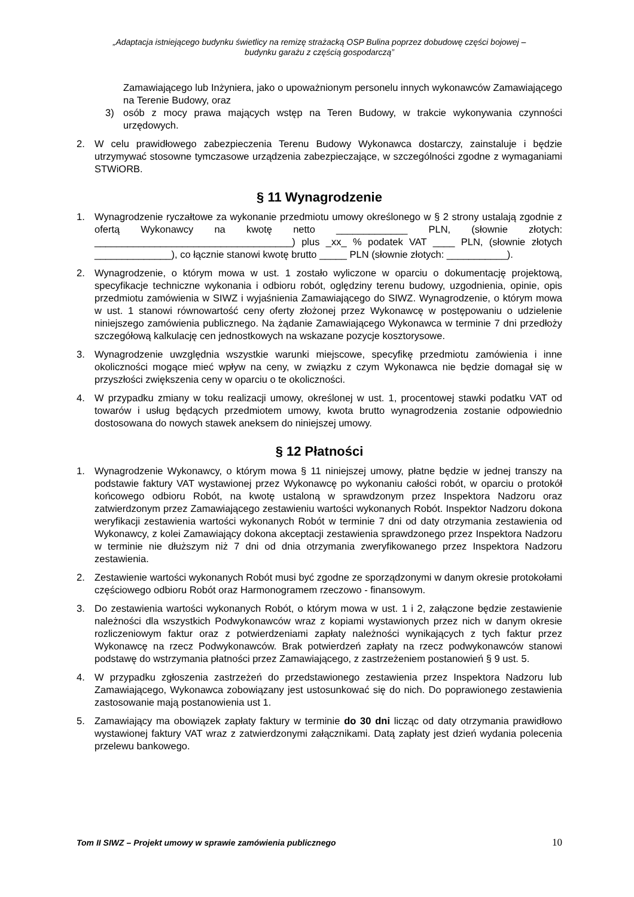„Adaptacja istniejącego budynku świetlicy na remizę strażacką OSP Bulina poprzez dobudowę części bojowej –
budynku garażu z częścią gospodarczą”
Zamawiającego lub Inżyniera, jako o upoważnionym personelu innych wykonawców Zamawiającego na Terenie Budowy, oraz
3) osób z mocy prawa mających wstęp na Teren Budowy, w trakcie wykonywania czynności urzędowych.
2. W celu prawidłowego zabezpieczenia Terenu Budowy Wykonawca dostarczy, zainstaluje i będzie utrzymywać stosowne tymczasowe urządzenia zabezpieczające, w szczególności zgodne z wymaganiami STWiORB.
§ 11 Wynagrodzenie
1. Wynagrodzenie ryczałtowe za wykonanie przedmiotu umowy określonego w § 2 strony ustalają zgodnie z ofertą Wykonawcy na kwotę netto _____________ PLN, (słownie złotych: ____________________________________) plus _xx_ % podatek VAT ____ PLN, (słownie złotych ______________), co łącznie stanowi kwotę brutto _____ PLN (słownie złotych: ___________).
2. Wynagrodzenie, o którym mowa w ust. 1 zostało wyliczone w oparciu o dokumentację projektową, specyfikacje techniczne wykonania i odbioru robót, oględziny terenu budowy, uzgodnienia, opinie, opis przedmiotu zamówienia w SIWZ i wyjaśnienia Zamawiającego do SIWZ. Wynagrodzenie, o którym mowa w ust. 1 stanowi równowartość ceny oferty złożonej przez Wykonawcę w postępowaniu o udzielenie niniejszego zamówienia publicznego. Na żądanie Zamawiającego Wykonawca w terminie 7 dni przedłoży szczegółową kalkulację cen jednostkowych na wskazane pozycje kosztorysowe.
3. Wynagrodzenie uwzględnia wszystkie warunki miejscowe, specyfikę przedmiotu zamówienia i inne okoliczności mogące mieć wpływ na ceny, w związku z czym Wykonawca nie będzie domagał się w przyszłości zwiększenia ceny w oparciu o te okoliczności.
4. W przypadku zmiany w toku realizacji umowy, określonej w ust. 1, procentowej stawki podatku VAT od towarów i usług będących przedmiotem umowy, kwota brutto wynagrodzenia zostanie odpowiednio dostosowana do nowych stawek aneksem do niniejszej umowy.
§ 12 Płatności
1. Wynagrodzenie Wykonawcy, o którym mowa § 11 niniejszej umowy, płatne będzie w jednej transzy na podstawie faktury VAT wystawionej przez Wykonawcę po wykonaniu całości robót, w oparciu o protokół końcowego odbioru Robót, na kwotę ustaloną w sprawdzonym przez Inspektora Nadzoru oraz zatwierdzonym przez Zamawiającego zestawieniu wartości wykonanych Robót. Inspektor Nadzoru dokona weryfikacji zestawienia wartości wykonanych Robót w terminie 7 dni od daty otrzymania zestawienia od Wykonawcy, z kolei Zamawiający dokona akceptacji zestawienia sprawdzonego przez Inspektora Nadzoru w terminie nie dłuższym niż 7 dni od dnia otrzymania zweryfikowanego przez Inspektora Nadzoru zestawienia.
2. Zestawienie wartości wykonanych Robót musi być zgodne ze sporządzonymi w danym okresie protokołami częściowego odbioru Robót oraz Harmonogramem rzeczowo - finansowym.
3. Do zestawienia wartości wykonanych Robót, o którym mowa w ust. 1 i 2, załączone będzie zestawienie należności dla wszystkich Podwykonawców wraz z kopiami wystawionych przez nich w danym okresie rozliczeniowym faktur oraz z potwierdzeniami zapłaty należności wynikających z tych faktur przez Wykonawcę na rzecz Podwykonawców. Brak potwierdzeń zapłaty na rzecz podwykonawców stanowi podstawę do wstrzymania płatności przez Zamawiającego, z zastrzeżeniem postanowień § 9 ust. 5.
4. W przypadku zgłoszenia zastrzeżeń do przedstawionego zestawienia przez Inspektora Nadzoru lub Zamawiającego, Wykonawca zobowiązany jest ustosunkować się do nich. Do poprawionego zestawienia zastosowanie mają postanowienia ust 1.
5. Zamawiający ma obowiązek zapłaty faktury w terminie do 30 dni licząc od daty otrzymania prawidłowo wystawionej faktury VAT wraz z zatwierdzonymi załącznikami. Datą zapłaty jest dzień wydania polecenia przelewu bankowego.
Tom II SIWZ – Projekt umowy w sprawie zamówienia publicznego 10